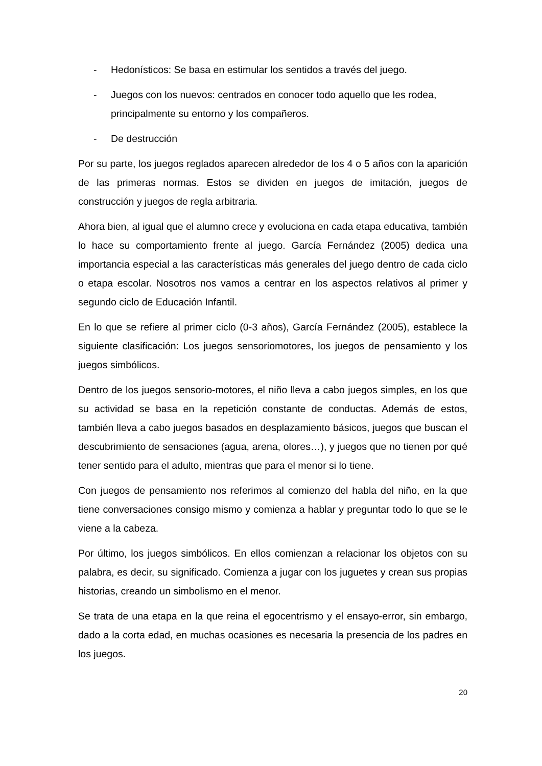- Hedonísticos: Se basa en estimular los sentidos a través del juego.
- Juegos con los nuevos: centrados en conocer todo aquello que les rodea, principalmente su entorno y los compañeros.
- De destrucción
Por su parte, los juegos reglados aparecen alrededor de los 4 o 5 años con la aparición de las primeras normas. Estos se dividen en juegos de imitación, juegos de construcción y juegos de regla arbitraria.
Ahora bien, al igual que el alumno crece y evoluciona en cada etapa educativa, también lo hace su comportamiento frente al juego. García Fernández (2005) dedica una importancia especial a las características más generales del juego dentro de cada ciclo o etapa escolar. Nosotros nos vamos a centrar en los aspectos relativos al primer y segundo ciclo de Educación Infantil.
En lo que se refiere al primer ciclo (0-3 años), García Fernández (2005), establece la siguiente clasificación: Los juegos sensoriomotores, los juegos de pensamiento y los juegos simbólicos.
Dentro de los juegos sensorio-motores, el niño lleva a cabo juegos simples, en los que su actividad se basa en la repetición constante de conductas. Además de estos, también lleva a cabo juegos basados en desplazamiento básicos, juegos que buscan el descubrimiento de sensaciones (agua, arena, olores…), y juegos que no tienen por qué tener sentido para el adulto, mientras que para el menor si lo tiene.
Con juegos de pensamiento nos referimos al comienzo del habla del niño, en la que tiene conversaciones consigo mismo y comienza a hablar y preguntar todo lo que se le viene a la cabeza.
Por último, los juegos simbólicos. En ellos comienzan a relacionar los objetos con su palabra, es decir, su significado. Comienza a jugar con los juguetes y crean sus propias historias, creando un simbolismo en el menor.
Se trata de una etapa en la que reina el egocentrismo y el ensayo-error, sin embargo, dado a la corta edad, en muchas ocasiones es necesaria la presencia de los padres en los juegos.
20